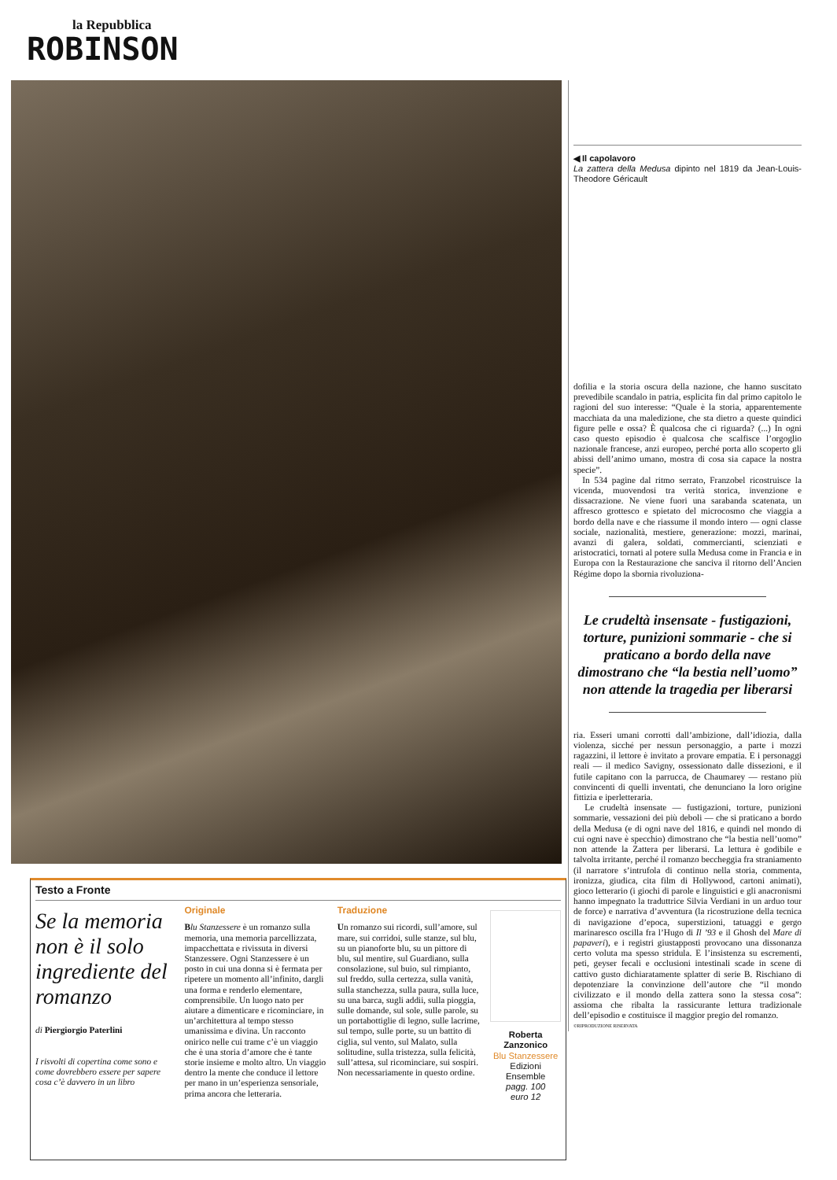la Repubblica
ROBINSON
◀ Il capolavoro
La zattera della Medusa dipinto nel 1819 da Jean-Louis-Theodore Géricault
dofilia e la storia oscura della nazione, che hanno suscitato prevedibile scandalo in patria, esplicita fin dal primo capitolo le ragioni del suo interesse: “Quale è la storia, apparentemente macchiata da una maledizione, che sta dietro a queste quindici figure pelle e ossa? È qualcosa che ci riguarda? (...) In ogni caso questo episodio è qualcosa che scalfisce l’orgoglio nazionale francese, anzi europeo, perché porta allo scoperto gli abissi dell’animo umano, mostra di cosa sia capace la nostra specie”.
In 534 pagine dal ritmo serrato, Franzobel ricostruisce la vicenda, muovendosi tra verità storica, invenzione e dissacrazione. Ne viene fuori una sarabanda scatenata, un affresco grottesco e spietato del microcosmo che viaggia a bordo della nave e che riassume il mondo intero — ogni classe sociale, nazionalità, mestiere, generazione: mozzi, marinai, avanzi di galera, soldati, commercianti, scienziati e aristocratici, tornati al potere sulla Medusa come in Francia e in Europa con la Restaurazione che sanciva il ritorno dell’Ancien Régime dopo la sbornia rivoluziona-
Le crudeltà insensate - fustigazioni, torture, punizioni sommarie - che si praticano a bordo della nave dimostrano che “la bestia nell’uomo” non attende la tragedia per liberarsi
ria. Esseri umani corrotti dall’ambizione, dall’idiozia, dalla violenza, sicché per nessun personaggio, a parte i mozzi ragazzini, il lettore è invitato a provare empatia. E i personaggi reali — il medico Savigny, ossessionato dalle dissezioni, e il futile capitano con la parrucca, de Chaumarey — restano più convincenti di quelli inventati, che denunciano la loro origine fittizia e iperletteraria.
Le crudeltà insensate — fustigazioni, torture, punizioni sommarie, vessazioni dei più deboli — che si praticano a bordo della Medusa (e di ogni nave del 1816, e quindi nel mondo di cui ogni nave è specchio) dimostrano che “la bestia nell’uomo” non attende la Zattera per liberarsi. La lettura è godibile e talvolta irritante, perché il romanzo beccheggia fra straniamento (il narratore s’intrufola di continuo nella storia, commenta, ironizza, giudica, cita film di Hollywood, cartoni animati), gioco letterario (i giochi di parole e linguistici e gli anacronismi hanno impegnato la traduttrice Silvia Verdiani in un arduo tour de force) e narrativa d’avventura (la ricostruzione della tecnica di navigazione d’epoca, superstizioni, tatuaggi e gergo marinaresco oscilla fra l’Hugo di Il ’93 e il Ghosh del Mare di papaveri), e i registri giustapposti provocano una dissonanza certo voluta ma spesso stridula. E l’insistenza su escrementi, peti, geyser fecali e occlusioni intestinali scade in scene di cattivo gusto dichiaratamente splatter di serie B. Rischiano di depotenziare la convinzione dell’autore che “il mondo civilizzato e il mondo della zattera sono la stessa cosa”: assioma che ribalta la rassicurante lettura tradizionale dell’episodio e costituisce il maggior pregio del romanzo.
©RIPRODUZIONE RISERVATA
Testo a Fronte
Se la memoria non è il solo ingrediente del romanzo
di Piergiorgio Paterlini
I risvolti di copertina come sono e come dovrebbero essere per sapere cosa c’è davvero in un libro
Originale
Blu Stanzessere è un romanzo sulla memoria, una memoria parcellizzata, impacchettata e rivissuta in diversi Stanzessere. Ogni Stanzessere è un posto in cui una donna si è fermata per ripetere un momento all’infinito, dargli una forma e renderlo elementare, comprensibile. Un luogo nato per aiutare a dimenticare e ricominciare, in un’architettura al tempo stesso umanissima e divina. Un racconto onirico nelle cui trame c’è un viaggio che è una storia d’amore che è tante storie insieme e molto altro. Un viaggio dentro la mente che conduce il lettore per mano in un’esperienza sensoriale, prima ancora che letteraria.
Traduzione
Un romanzo sui ricordi, sull’amore, sul mare, sui corridoi, sulle stanze, sul blu, su un pianoforte blu, su un pittore di blu, sul mentire, sul Guardiano, sulla consolazione, sul buio, sul rimpianto, sul freddo, sulla certezza, sulla vanità, sulla stanchezza, sulla paura, sulla luce, su una barca, sugli addii, sulla pioggia, sulle domande, sul sole, sulle parole, su un portabottiglie di legno, sulle lacrime, sul tempo, sulle porte, su un battito di ciglia, sul vento, sul Malato, sulla solitudine, sulla tristezza, sulla felicità, sull’attesa, sul ricominciare, sui sospiri. Non necessariamente in questo ordine.
Roberta Zanzonico
Blu Stanzessere
Edizioni Ensemble
pagg. 100
euro 12